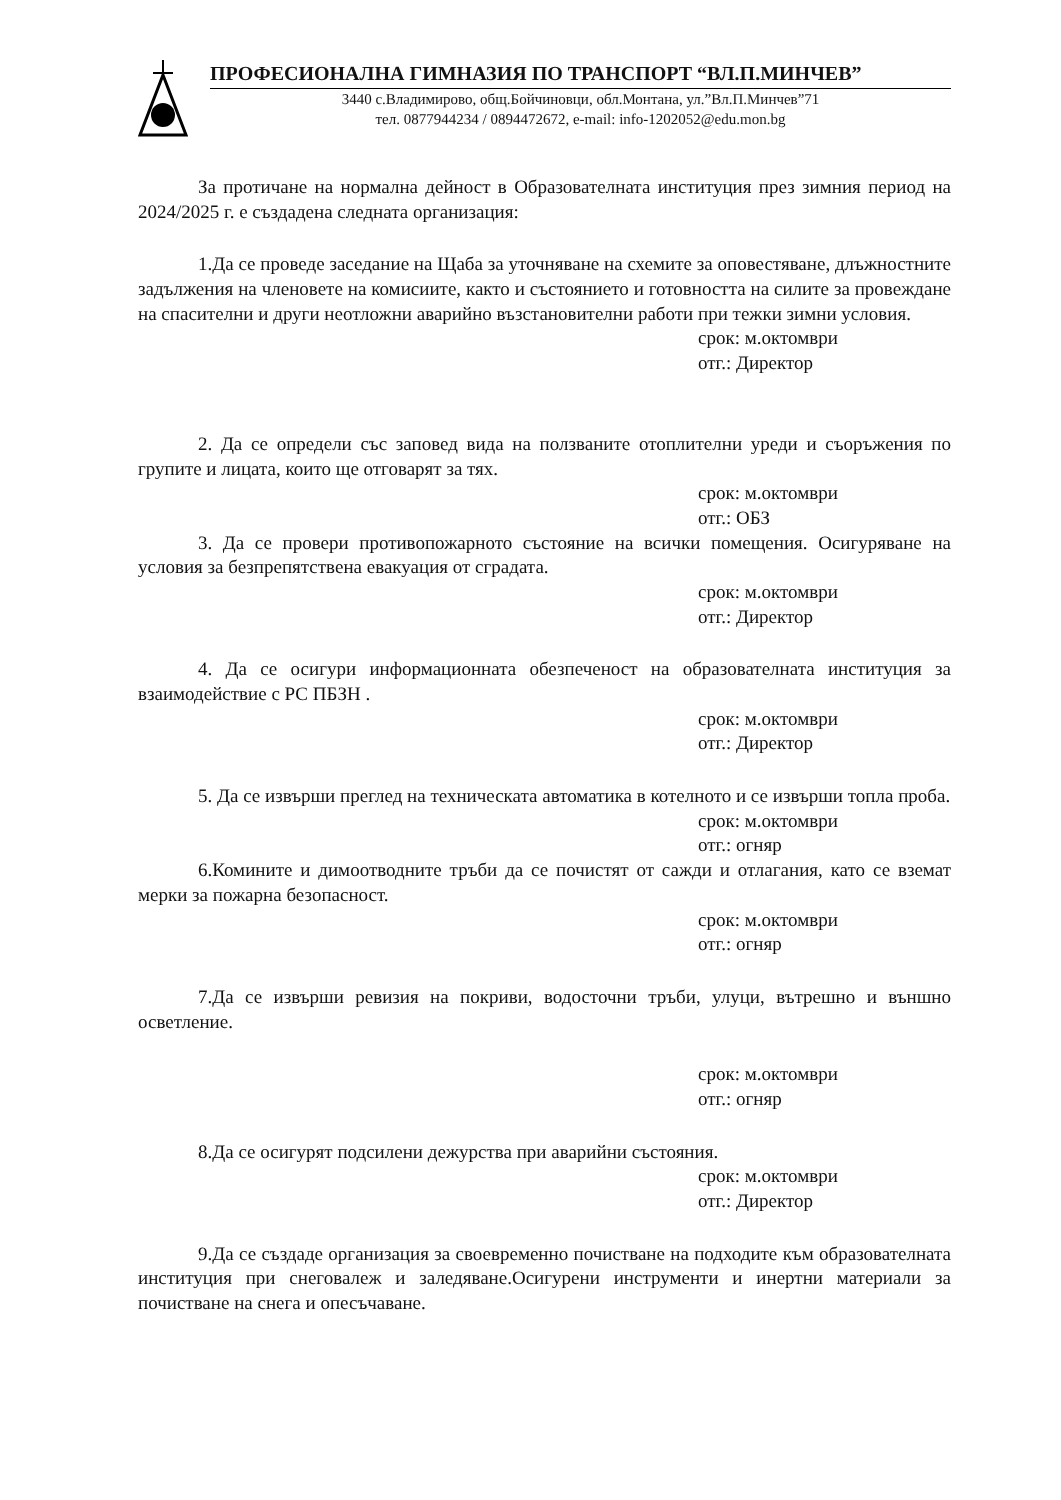ПРОФЕСИОНАЛНА ГИМНАЗИЯ ПО ТРАНСПОРТ “ВЛ.П.МИНЧЕВ”
3440 с.Владимирово, общ.Бойчиновци, обл.Монтана, ул.”Вл.П.Минчев”71
тел. 0877944234 / 0894472672, e-mail: info-1202052@edu.mon.bg
За протичане на нормална дейност в Образователната институция през зимния период на 2024/2025 г. е създадена следната организация:
1.Да се проведе заседание на Щаба за уточняване на схемите за оповестяване, длъжностните задължения на членовете на комисиите, както и състоянието и готовността на силите за провеждане на спасителни и други неотложни аварийно възстановителни работи при тежки зимни условия.
срок: м.октомври
отг.: Директор
2. Да се определи със заповед вида на ползваните отоплителни уреди и съоръжения по групите и лицата, които ще отговарят за тях.
срок: м.октомври
отг.: ОБЗ
3. Да се провери противопожарното състояние на всички помещения. Осигуряване на условия за безпрепятствена евакуация от сградата.
срок: м.октомври
отг.: Директор
4. Да се осигури информационната обезпеченост на образователната институция за взаимодействие с РС ПБЗН .
срок: м.октомври
отг.: Директор
5. Да се извърши преглед на техническата автоматика в котелното и се извърши топла проба.
срок: м.октомври
отг.: огняр
6.Комините и димоотводните тръби да се почистят от сажди и отлагания, като се вземат мерки за пожарна безопасност.
срок: м.октомври
отг.: огняр
7.Да се извърши ревизия на покриви, водосточни тръби, улуци, вътрешно и външно осветление.
срок: м.октомври
отг.: огняр
8.Да се осигурят подсилени дежурства при аварийни състояния.
срок: м.октомври
отг.: Директор
9.Да се създаде организация за своевременно почистване на подходите към образователната институция при снеговалеж и заледяване.Осигурени инструменти и инертни материали за почистване на снега и опесъчаване.